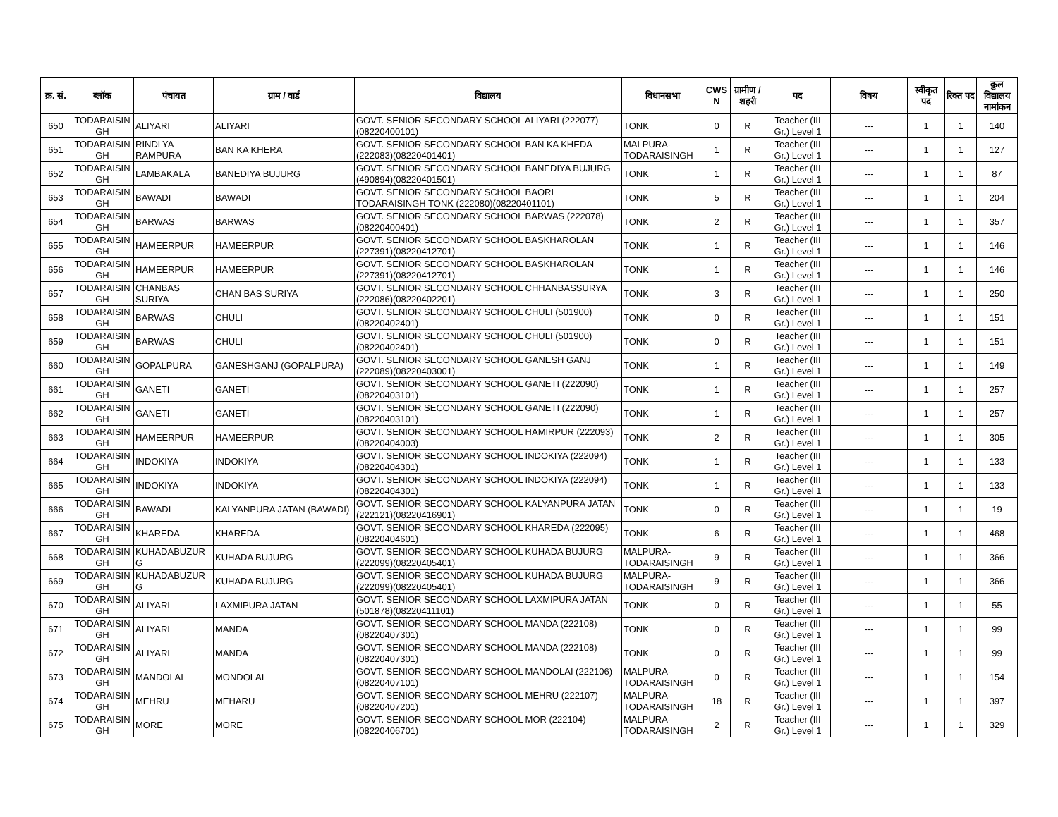| क्र. सं. | ब्लॉक | पंचायत | ग्राम / वार्ड | विद्यालय | विधानसभा | CWS N | ग्रामीण /शहरी | पद | विषय | स्वीकृत पद | रिक्त पद | कुल विद्यालय नामांकन |
| --- | --- | --- | --- | --- | --- | --- | --- | --- | --- | --- | --- | --- |
| 650 | TODARAISIN GH | ALIYARI | ALIYARI | GOVT. SENIOR SECONDARY SCHOOL ALIYARI (222077)(08220400101) | TONK | 0 | R | Teacher (III Gr.) Level 1 | --- | 1 | 1 | 140 |
| 651 | TODARAISIN GH | RINDLYA RAMPURA | BAN KA KHERA | GOVT. SENIOR SECONDARY SCHOOL BAN KA KHEDA (222083)(08220401401) | MALPURA-TODARAISINGH | 1 | R | Teacher (III Gr.) Level 1 | --- | 1 | 1 | 127 |
| 652 | TODARAISIN GH | LAMBAKALA | BANEDIYA BUJURG | GOVT. SENIOR SECONDARY SCHOOL BANEDIYA BUJURG (490894)(08220401501) | TONK | 1 | R | Teacher (III Gr.) Level 1 | --- | 1 | 1 | 87 |
| 653 | TODARAISIN GH | BAWADI | BAWADI | GOVT. SENIOR SECONDARY SCHOOL BAORI TODARAISINGH TONK (222080)(08220401101) | TONK | 5 | R | Teacher (III Gr.) Level 1 | --- | 1 | 1 | 204 |
| 654 | TODARAISIN GH | BARWAS | BARWAS | GOVT. SENIOR SECONDARY SCHOOL BARWAS (222078)(08220400401) | TONK | 2 | R | Teacher (III Gr.) Level 1 | --- | 1 | 1 | 357 |
| 655 | TODARAISIN GH | HAMEERPUR | HAMEERPUR | GOVT. SENIOR SECONDARY SCHOOL BASKHAROLAN (227391)(08220412701) | TONK | 1 | R | Teacher (III Gr.) Level 1 | --- | 1 | 1 | 146 |
| 656 | TODARAISIN GH | HAMEERPUR | HAMEERPUR | GOVT. SENIOR SECONDARY SCHOOL BASKHAROLAN (227391)(08220412701) | TONK | 1 | R | Teacher (III Gr.) Level 1 | --- | 1 | 1 | 146 |
| 657 | TODARAISIN GH | CHANBAS SURIYA | CHAN BAS SURIYA | GOVT. SENIOR SECONDARY SCHOOL CHHANBASSURYA (222086)(08220402201) | TONK | 3 | R | Teacher (III Gr.) Level 1 | --- | 1 | 1 | 250 |
| 658 | TODARAISIN GH | BARWAS | CHULI | GOVT. SENIOR SECONDARY SCHOOL CHULI (501900)(08220402401) | TONK | 0 | R | Teacher (III Gr.) Level 1 | --- | 1 | 1 | 151 |
| 659 | TODARAISIN GH | BARWAS | CHULI | GOVT. SENIOR SECONDARY SCHOOL CHULI (501900)(08220402401) | TONK | 0 | R | Teacher (III Gr.) Level 1 | --- | 1 | 1 | 151 |
| 660 | TODARAISIN GH | GOPALPURA | GANESHGANJ (GOPALPURA) | GOVT. SENIOR SECONDARY SCHOOL GANESH GANJ (222089)(08220403001) | TONK | 1 | R | Teacher (III Gr.) Level 1 | --- | 1 | 1 | 149 |
| 661 | TODARAISIN GH | GANETI | GANETI | GOVT. SENIOR SECONDARY SCHOOL GANETI (222090)(08220403101) | TONK | 1 | R | Teacher (III Gr.) Level 1 | --- | 1 | 1 | 257 |
| 662 | TODARAISIN GH | GANETI | GANETI | GOVT. SENIOR SECONDARY SCHOOL GANETI (222090)(08220403101) | TONK | 1 | R | Teacher (III Gr.) Level 1 | --- | 1 | 1 | 257 |
| 663 | TODARAISIN GH | HAMEERPUR | HAMEERPUR | GOVT. SENIOR SECONDARY SCHOOL HAMIRPUR (222093)(08220404003) | TONK | 2 | R | Teacher (III Gr.) Level 1 | --- | 1 | 1 | 305 |
| 664 | TODARAISIN GH | INDOKIYA | INDOKIYA | GOVT. SENIOR SECONDARY SCHOOL INDOKIYA (222094)(08220404301) | TONK | 1 | R | Teacher (III Gr.) Level 1 | --- | 1 | 1 | 133 |
| 665 | TODARAISIN GH | INDOKIYA | INDOKIYA | GOVT. SENIOR SECONDARY SCHOOL INDOKIYA (222094)(08220404301) | TONK | 1 | R | Teacher (III Gr.) Level 1 | --- | 1 | 1 | 133 |
| 666 | TODARAISIN GH | BAWADI | KALYANPURA JATAN (BAWADI) | GOVT. SENIOR SECONDARY SCHOOL KALYANPURA JATAN (222121)(08220416901) | TONK | 0 | R | Teacher (III Gr.) Level 1 | --- | 1 | 1 | 19 |
| 667 | TODARAISIN GH | KHAREDA | KHAREDA | GOVT. SENIOR SECONDARY SCHOOL KHAREDA (222095)(08220404601) | TONK | 6 | R | Teacher (III Gr.) Level 1 | --- | 1 | 1 | 468 |
| 668 | TODARAISIN GH | KUHADABUZUR G | KUHADA BUJURG | GOVT. SENIOR SECONDARY SCHOOL KUHADA BUJURG (222099)(08220405401) | MALPURA-TODARAISINGH | 9 | R | Teacher (III Gr.) Level 1 | --- | 1 | 1 | 366 |
| 669 | TODARAISIN GH | KUHADABUZUR G | KUHADA BUJURG | GOVT. SENIOR SECONDARY SCHOOL KUHADA BUJURG (222099)(08220405401) | MALPURA-TODARAISINGH | 9 | R | Teacher (III Gr.) Level 1 | --- | 1 | 1 | 366 |
| 670 | TODARAISIN GH | ALIYARI | LAXMIPURA JATAN | GOVT. SENIOR SECONDARY SCHOOL LAXMIPURA JATAN (501878)(08220411101) | TONK | 0 | R | Teacher (III Gr.) Level 1 | --- | 1 | 1 | 55 |
| 671 | TODARAISIN GH | ALIYARI | MANDA | GOVT. SENIOR SECONDARY SCHOOL MANDA (222108)(08220407301) | TONK | 0 | R | Teacher (III Gr.) Level 1 | --- | 1 | 1 | 99 |
| 672 | TODARAISIN GH | ALIYARI | MANDA | GOVT. SENIOR SECONDARY SCHOOL MANDA (222108)(08220407301) | TONK | 0 | R | Teacher (III Gr.) Level 1 | --- | 1 | 1 | 99 |
| 673 | TODARAISIN GH | MANDOLAI | MONDOLAI | GOVT. SENIOR SECONDARY SCHOOL MANDOLAI (222106)(08220407101) | MALPURA-TODARAISINGH | 0 | R | Teacher (III Gr.) Level 1 | --- | 1 | 1 | 154 |
| 674 | TODARAISIN GH | MEHRU | MEHARU | GOVT. SENIOR SECONDARY SCHOOL MEHRU (222107)(08220407201) | MALPURA-TODARAISINGH | 18 | R | Teacher (III Gr.) Level 1 | --- | 1 | 1 | 397 |
| 675 | TODARAISIN GH | MORE | MORE | GOVT. SENIOR SECONDARY SCHOOL MOR (222104)(08220406701) | MALPURA-TODARAISINGH | 2 | R | Teacher (III Gr.) Level 1 | --- | 1 | 1 | 329 |